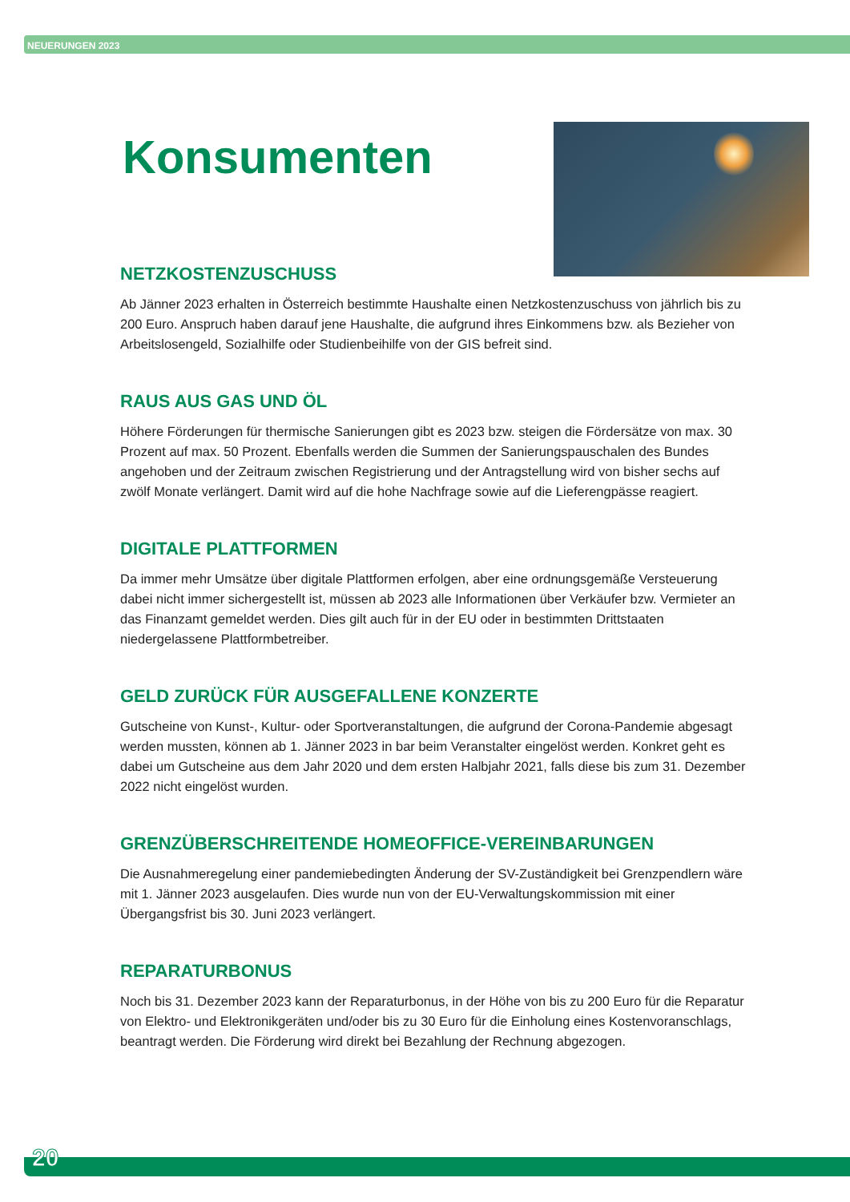NEUERUNGEN 2023
Konsumenten
NETZKOSTENZUSCHUSS
Ab Jänner 2023 erhalten in Österreich bestimmte Haushalte einen Netzkostenzuschuss von jährlich bis zu 200 Euro. Anspruch haben darauf jene Haushalte, die aufgrund ihres Einkommens bzw. als Bezieher von Arbeitslosengeld, Sozialhilfe oder Studienbeihilfe von der GIS befreit sind.
RAUS AUS GAS UND ÖL
Höhere Förderungen für thermische Sanierungen gibt es 2023 bzw. steigen die Fördersätze von max. 30 Prozent auf max. 50 Prozent. Ebenfalls werden die Summen der Sanierungspauschalen des Bundes angehoben und der Zeitraum zwischen Registrierung und der Antragstellung wird von bisher sechs auf zwölf Monate verlängert. Damit wird auf die hohe Nachfrage sowie auf die Lieferengpässe reagiert.
DIGITALE PLATTFORMEN
Da immer mehr Umsätze über digitale Plattformen erfolgen, aber eine ordnungsgemäße Versteuerung dabei nicht immer sichergestellt ist, müssen ab 2023 alle Informationen über Verkäufer bzw. Vermieter an das Finanzamt gemeldet werden. Dies gilt auch für in der EU oder in bestimmten Drittstaaten niedergelassene Plattformbetreiber.
GELD ZURÜCK FÜR AUSGEFALLENE KONZERTE
Gutscheine von Kunst-, Kultur- oder Sportveranstaltungen, die aufgrund der Corona-Pandemie abgesagt werden mussten, können ab 1. Jänner 2023 in bar beim Veranstalter eingelöst werden. Konkret geht es dabei um Gutscheine aus dem Jahr 2020 und dem ersten Halbjahr 2021, falls diese bis zum 31. Dezember 2022 nicht eingelöst wurden.
GRENZÜBERSCHREITENDE HOMEOFFICE-VEREINBARUNGEN
Die Ausnahmeregelung einer pandemiebedingten Änderung der SV-Zuständigkeit bei Grenzpendlern wäre mit 1. Jänner 2023 ausgelaufen. Dies wurde nun von der EU-Verwaltungskommission mit einer Übergangsfrist bis 30. Juni 2023 verlängert.
REPARATURBONUS
Noch bis 31. Dezember 2023 kann der Reparaturbonus, in der Höhe von bis zu 200 Euro für die Reparatur von Elektro- und Elektronikgeräten und/oder bis zu 30 Euro für die Einholung eines Kostenvoranschlags, beantragt werden. Die Förderung wird direkt bei Bezahlung der Rechnung abgezogen.
20